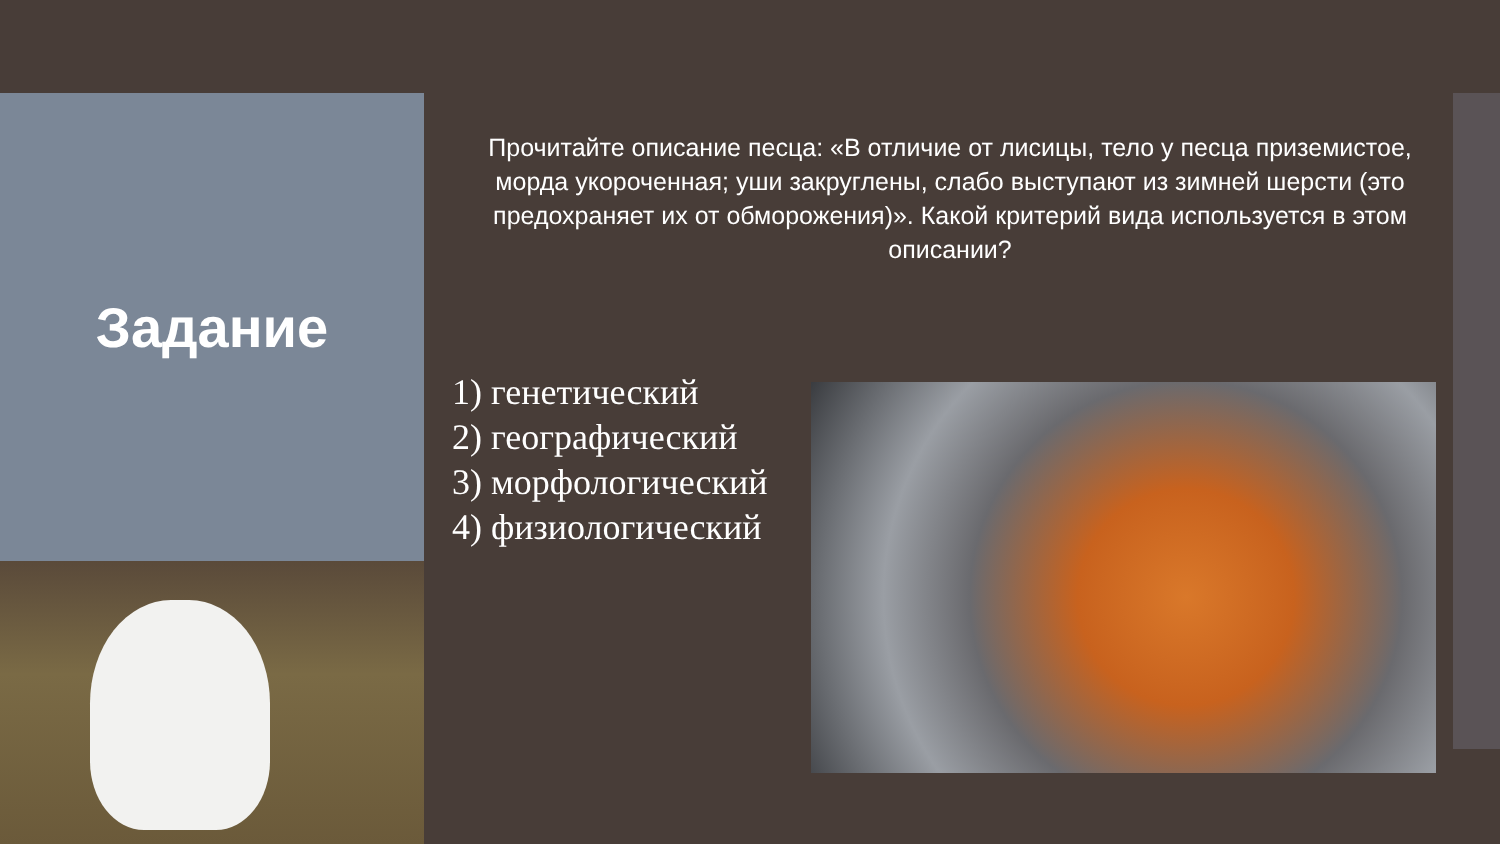Задание
Прочитайте описание песца: «В отличие от лисицы, тело у песца приземистое, морда укороченная; уши закруглены, слабо выступают из зимней шерсти (это предохраняет их от обморожения)». Какой критерий вида используется в этом описании?
1) генетический
2) географический
3) морфологический
4) физиологический